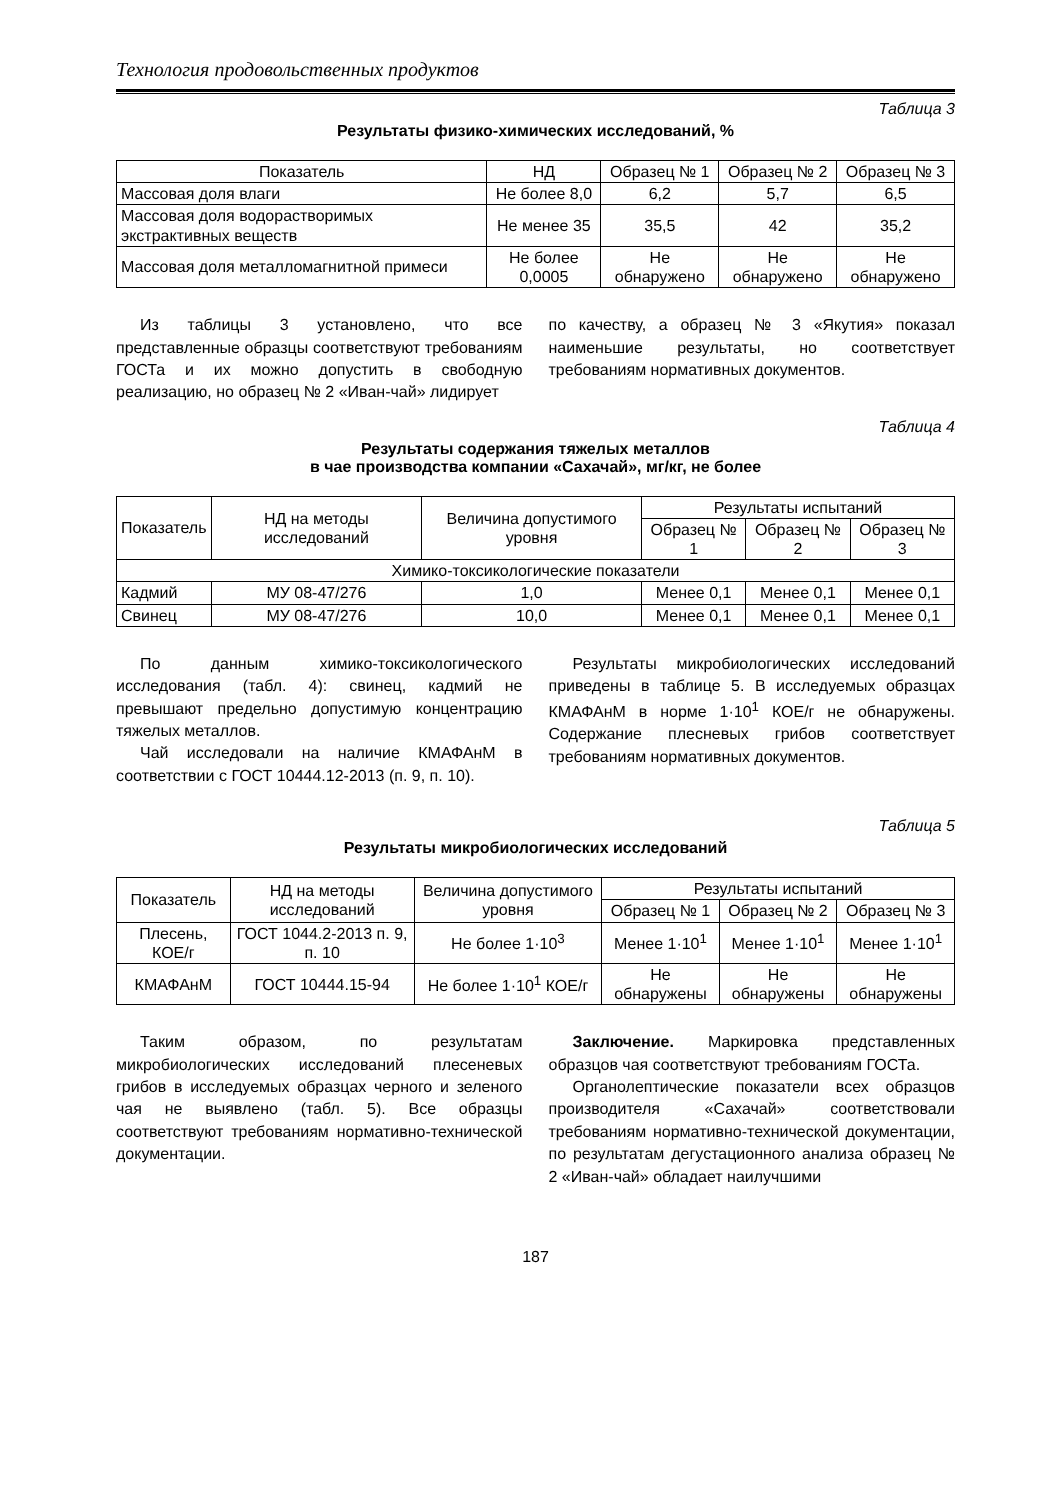Технология продовольственных продуктов
Таблица 3
Результаты физико-химических исследований, %
| Показатель | НД | Образец № 1 | Образец № 2 | Образец № 3 |
| --- | --- | --- | --- | --- |
| Массовая доля влаги | Не более 8,0 | 6,2 | 5,7 | 6,5 |
| Массовая доля водорастворимых экстрактивных веществ | Не менее 35 | 35,5 | 42 | 35,2 |
| Массовая доля металломагнитной примеси | Не более 0,0005 | Не обнаружено | Не обнаружено | Не обнаружено |
Из таблицы 3 установлено, что все представленные образцы соответствуют требованиям ГОСТа и их можно допустить в свободную реализацию, но образец № 2 «Иван-чай» лидирует
по качеству, а образец № 3 «Якутия» показал наименьшие результаты, но соответствует требованиям нормативных документов.
Таблица 4
Результаты содержания тяжелых металлов
в чае производства компании «Сахачай», мг/кг, не более
| Показатель | НД на методы исследований | Величина допустимого уровня | Результаты испытаний | | |
| --- | --- | --- | --- | --- | --- |
| | | | Образец № 1 | Образец № 2 | Образец № 3 |
| Химико-токсикологические показатели | | | | | |
| Кадмий | МУ 08-47/276 | 1,0 | Менее 0,1 | Менее 0,1 | Менее 0,1 |
| Свинец | МУ 08-47/276 | 10,0 | Менее 0,1 | Менее 0,1 | Менее 0,1 |
По данным химико-токсикологического исследования (табл. 4): свинец, кадмий не превышают предельно допустимую концентрацию тяжелых металлов.
Чай исследовали на наличие КМАФАнМ в соответствии с ГОСТ 10444.12-2013 (п. 9, п. 10).
Результаты микробиологических исследований приведены в таблице 5. В исследуемых образцах КМАФАнМ в норме 1·10<sup>1</sup> КОЕ/г не обнаружены. Содержание плесневых грибов соответствует требованиям нормативных документов.
Таблица 5
Результаты микробиологических исследований
| Показатель | НД на методы исследований | Величина допустимого уровня | Результаты испытаний | | |
| --- | --- | --- | --- | --- | --- |
| | | | Образец № 1 | Образец № 2 | Образец № 3 |
| Плесень, КОЕ/г | ГОСТ 1044.2-2013 п. 9, п. 10 | Не более 1·10<sup>3</sup> | Менее 1·10<sup>1</sup> | Менее 1·10<sup>1</sup> | Менее 1·10<sup>1</sup> |
| КМАФАнМ | ГОСТ 10444.15-94 | Не более 1·10<sup>1</sup> КОЕ/г | Не обнаружены | Не обнаружены | Не обнаружены |
Таким образом, по результатам микробиологических исследований плесеневых грибов в исследуемых образцах черного и зеленого чая не выявлено (табл. 5). Все образцы соответствуют требованиям нормативно-технической документации.
Заключение. Маркировка представленных образцов чая соответствуют требованиям ГОСТа.
Органолептические показатели всех образцов производителя «Сахачай» соответствовали требованиям нормативно-технической документации, по результатам дегустационного анализа образец № 2 «Иван-чай» обладает наилучшими
187